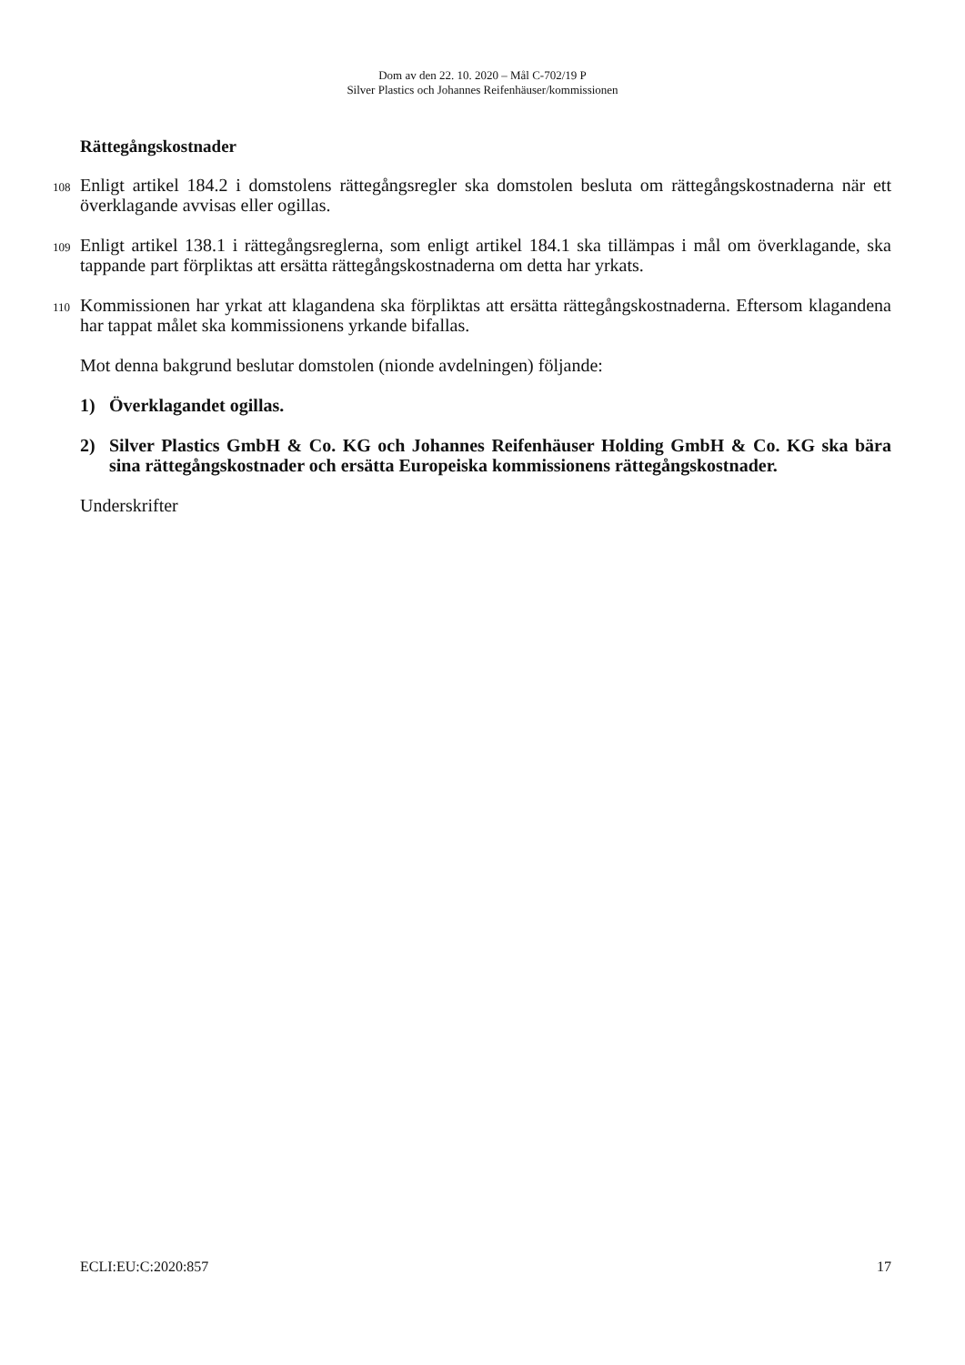Dom av den 22. 10. 2020 – Mål C-702/19 P
Silver Plastics och Johannes Reifenhäuser/kommissionen
Rättegångskostnader
108
Enligt artikel 184.2 i domstolens rättegångsregler ska domstolen besluta om rättegångskostnaderna när ett överklagande avvisas eller ogillas.
109
Enligt artikel 138.1 i rättegångsreglerna, som enligt artikel 184.1 ska tillämpas i mål om överklagande, ska tappande part förpliktas att ersätta rättegångskostnaderna om detta har yrkats.
110
Kommissionen har yrkat att klagandena ska förpliktas att ersätta rättegångskostnaderna. Eftersom klagandena har tappat målet ska kommissionens yrkande bifallas.
Mot denna bakgrund beslutar domstolen (nionde avdelningen) följande:
1) Överklagandet ogillas.
2) Silver Plastics GmbH & Co. KG och Johannes Reifenhäuser Holding GmbH & Co. KG ska bära sina rättegångskostnader och ersätta Europeiska kommissionens rättegångskostnader.
Underskrifter
ECLI:EU:C:2020:857 17